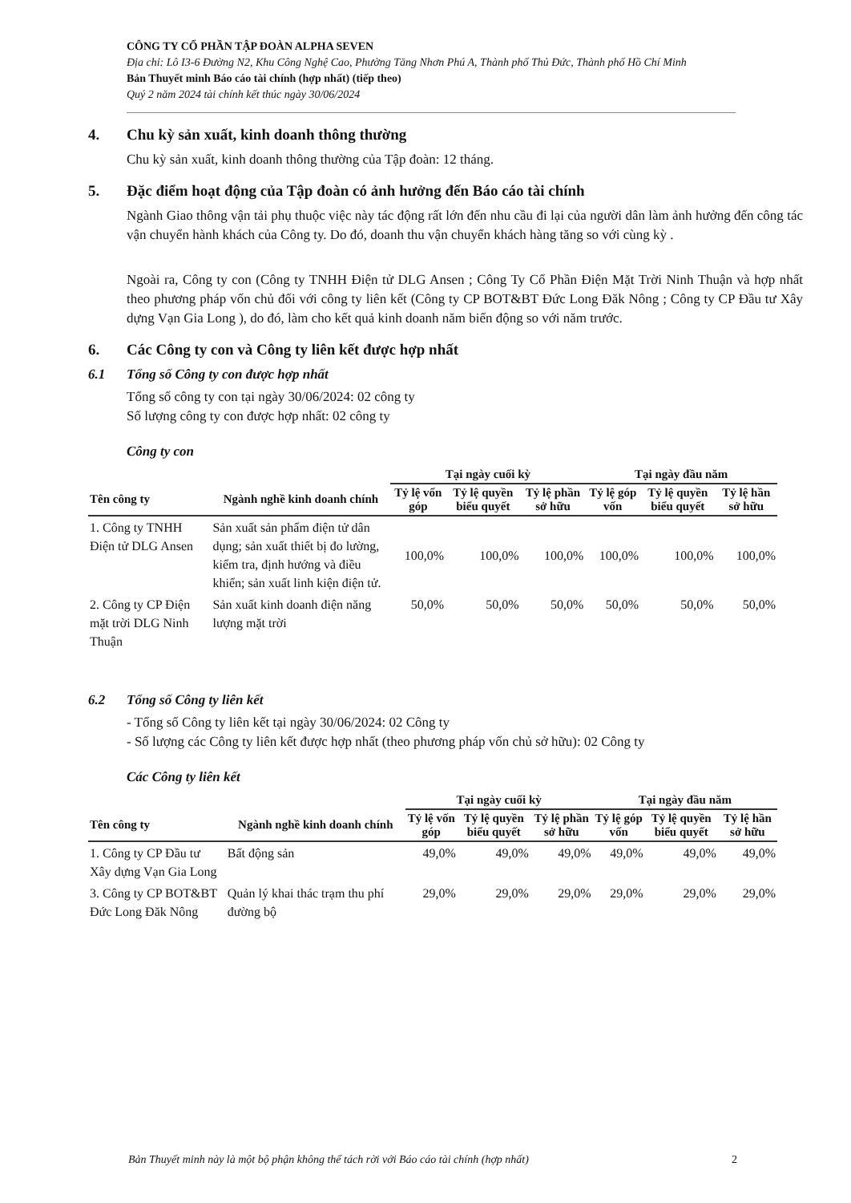CÔNG TY CỔ PHẦN TẬP ĐOÀN ALPHA SEVEN
Địa chỉ: Lô I3-6 Đường N2, Khu Công Nghệ Cao, Phường Tăng Nhơn Phú A, Thành phố Thủ Đức, Thành phố Hồ Chí Minh
Bản Thuyết minh Báo cáo tài chính (hợp nhất) (tiếp theo)
Quý 2 năm 2024 tài chính kết thúc ngày 30/06/2024
4. Chu kỳ sản xuất, kinh doanh thông thường
Chu kỳ sản xuất, kinh doanh thông thường của Tập đoàn: 12 tháng.
5. Đặc điểm hoạt động của Tập đoàn có ảnh hưởng đến Báo cáo tài chính
Ngành Giao thông vận tải phụ thuộc việc này tác động rất lớn đến nhu cầu đi lại của người dân làm ảnh hưởng đến công tác vận chuyển hành khách của Công ty. Do đó, doanh thu vận chuyển khách hàng tăng so với cùng kỳ .
Ngoài ra, Công ty con (Công ty TNHH Điện tử DLG Ansen ; Công Ty Cổ Phần Điện Mặt Trời Ninh Thuận và hợp nhất theo phương pháp vốn chủ đối với công ty liên kết (Công ty CP BOT&BT Đức Long Đăk Nông ; Công ty CP Đầu tư Xây dựng Vạn Gia Long ), do đó, làm cho kết quả kinh doanh năm biến động so với năm trước.
6. Các Công ty con và Công ty liên kết được hợp nhất
6.1 Tổng số Công ty con được hợp nhất
Tổng số công ty con tại ngày 30/06/2024: 02 công ty
Số lượng công ty con được hợp nhất: 02 công ty
Công ty con
| | | Tại ngày cuối kỳ | | | Tại ngày đầu năm | | |
| --- | --- | --- | --- | --- | --- | --- | --- |
| Tên công ty | Ngành nghề kinh doanh chính | Tỷ lệ vốn góp | Tỷ lệ quyền biểu quyết | Tỷ lệ phần sở hữu | Tỷ lệ góp vốn | Tỷ lệ quyền biểu quyết | Tỷ lệ hần sở hữu |
| 1. Công ty TNHH Điện tử DLG Ansen | Sản xuất sản phẩm điện tử dân dụng; sản xuất thiết bị đo lường, kiểm tra, định hướng và điều khiển; sản xuất linh kiện điện tử. | 100,0% | 100,0% | 100,0% | 100,0% | 100,0% | 100,0% |
| 2. Công ty CP Điện mặt trời DLG Ninh Thuận | Sản xuất kinh doanh điện năng lượng mặt trời | 50,0% | 50,0% | 50,0% | 50,0% | 50,0% | 50,0% |
6.2 Tổng số Công ty liên kết
- Tổng số Công ty liên kết tại ngày 30/06/2024: 02 Công ty
- Số lượng các Công ty liên kết được hợp nhất (theo phương pháp vốn chủ sở hữu): 02 Công ty
Các Công ty liên kết
| | | Tại ngày cuối kỳ | | | Tại ngày đầu năm | | |
| --- | --- | --- | --- | --- | --- | --- | --- |
| Tên công ty | Ngành nghề kinh doanh chính | Tỷ lệ vốn góp | Tỷ lệ quyền biểu quyết | Tỷ lệ phần sở hữu | Tỷ lệ góp vốn | Tỷ lệ quyền biểu quyết | Tỷ lệ hần sở hữu |
| 1. Công ty CP Đầu tư Xây dựng Vạn Gia Long | Bất động sản | 49,0% | 49,0% | 49,0% | 49,0% | 49,0% | 49,0% |
| 3. Công ty CP BOT&BT Đức Long Đăk Nông | Quản lý khai thác trạm thu phí đường bộ | 29,0% | 29,0% | 29,0% | 29,0% | 29,0% | 29,0% |
Bản Thuyết minh này là một bộ phận không thể tách rời với Báo cáo tài chính (hợp nhất) 2